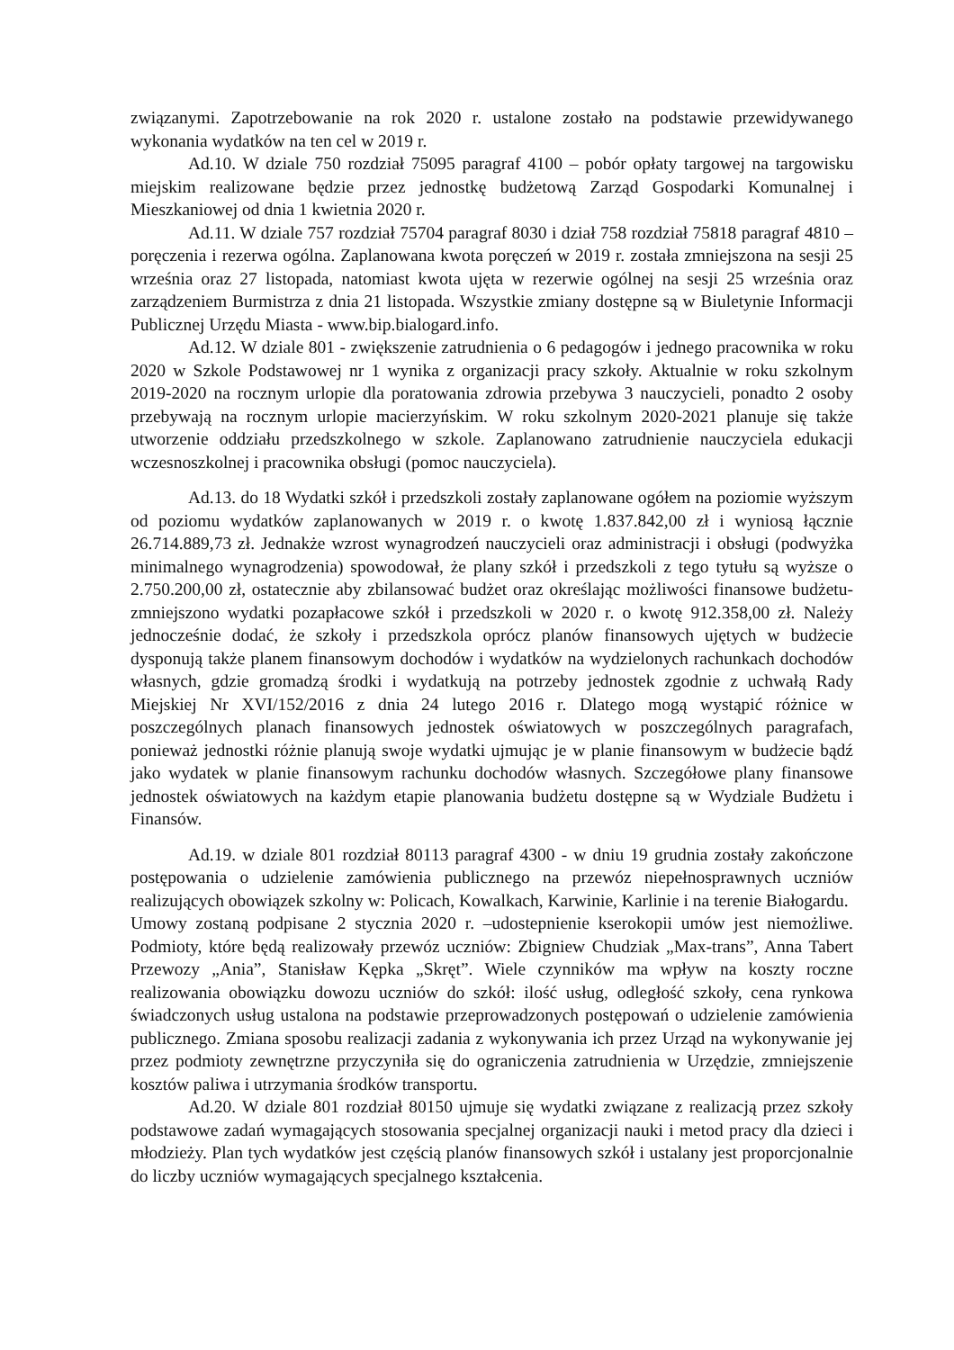związanymi. Zapotrzebowanie na rok 2020 r. ustalone zostało na podstawie przewidywanego wykonania wydatków na ten cel w 2019 r.
Ad.10. W dziale 750 rozdział 75095 paragraf 4100 – pobór opłaty targowej na targowisku miejskim realizowane będzie przez jednostkę budżetową Zarząd Gospodarki Komunalnej i Mieszkaniowej od dnia 1 kwietnia 2020 r.
Ad.11. W dziale 757 rozdział 75704 paragraf 8030 i dział 758 rozdział 75818 paragraf 4810 – poręczenia i rezerwa ogólna. Zaplanowana kwota poręczeń w 2019 r. została zmniejszona na sesji 25 września oraz 27 listopada, natomiast kwota ujęta w rezerwie ogólnej na sesji 25 września oraz zarządzeniem Burmistrza z dnia 21 listopada. Wszystkie zmiany dostępne są w Biuletynie Informacji Publicznej Urzędu Miasta - www.bip.bialogard.info.
Ad.12. W dziale 801 - zwiększenie zatrudnienia o 6 pedagogów i jednego pracownika w roku 2020 w Szkole Podstawowej nr 1 wynika z organizacji pracy szkoły. Aktualnie w roku szkolnym 2019-2020 na rocznym urlopie dla poratowania zdrowia przebywa 3 nauczycieli, ponadto 2 osoby przebywają na rocznym urlopie macierzyńskim. W roku szkolnym 2020-2021 planuje się także utworzenie oddziału przedszkolnego w szkole. Zaplanowano zatrudnienie nauczyciela edukacji wczesnoszkolnej i pracownika obsługi (pomoc nauczyciela).
Ad.13. do 18 Wydatki szkół i przedszkoli zostały zaplanowane ogółem na poziomie wyższym od poziomu wydatków zaplanowanych w 2019 r. o kwotę 1.837.842,00 zł i wyniosą łącznie 26.714.889,73 zł. Jednakże wzrost wynagrodzeń nauczycieli oraz administracji i obsługi (podwyżka minimalnego wynagrodzenia) spowodował, że plany szkół i przedszkoli z tego tytułu są wyższe o 2.750.200,00 zł, ostatecznie aby zbilansować budżet oraz określając możliwości finansowe budżetu- zmniejszono wydatki pozapłacowe szkół i przedszkoli w 2020 r. o kwotę 912.358,00 zł. Należy jednocześnie dodać, że szkoły i przedszkola oprócz planów finansowych ujętych w budżecie dysponują także planem finansowym dochodów i wydatków na wydzielonych rachunkach dochodów własnych, gdzie gromadzą środki i wydatkują na potrzeby jednostek zgodnie z uchwałą Rady Miejskiej Nr XVI/152/2016 z dnia 24 lutego 2016 r. Dlatego mogą wystąpić różnice w poszczególnych planach finansowych jednostek oświatowych w poszczególnych paragrafach, ponieważ jednostki różnie planują swoje wydatki ujmując je w planie finansowym w budżecie bądź jako wydatek w planie finansowym rachunku dochodów własnych. Szczegółowe plany finansowe jednostek oświatowych na każdym etapie planowania budżetu dostępne są w Wydziale Budżetu i Finansów.
Ad.19. w dziale 801 rozdział 80113 paragraf 4300 - w dniu 19 grudnia zostały zakończone postępowania o udzielenie zamówienia publicznego na przewóz niepełnosprawnych uczniów realizujących obowiązek szkolny w: Policach, Kowalkach, Karwinie, Karlinie i na terenie Białogardu.
Umowy zostaną podpisane 2 stycznia 2020 r. –udostepnienie kserokopii umów jest niemożliwe. Podmioty, które będą realizowały przewóz uczniów: Zbigniew Chudziak „Max-trans”, Anna Tabert Przewozy „Ania”, Stanisław Kępka „Skręt”. Wiele czynników ma wpływ na koszty roczne realizowania obowiązku dowozu uczniów do szkół: ilość usług, odległość szkoły, cena rynkowa świadczonych usług ustalona na podstawie przeprowadzonych postępowań o udzielenie zamówienia publicznego. Zmiana sposobu realizacji zadania z wykonywania ich przez Urząd na wykonywanie jej przez podmioty zewnętrzne przyczyniła się do ograniczenia zatrudnienia w Urzędzie, zmniejszenie kosztów paliwa i utrzymania środków transportu.
Ad.20. W dziale 801 rozdział 80150 ujmuje się wydatki związane z realizacją przez szkoły podstawowe zadań wymagających stosowania specjalnej organizacji nauki i metod pracy dla dzieci i młodzieży. Plan tych wydatków jest częścią planów finansowych szkół i ustalany jest proporcjonalnie do liczby uczniów wymagających specjalnego kształcenia.